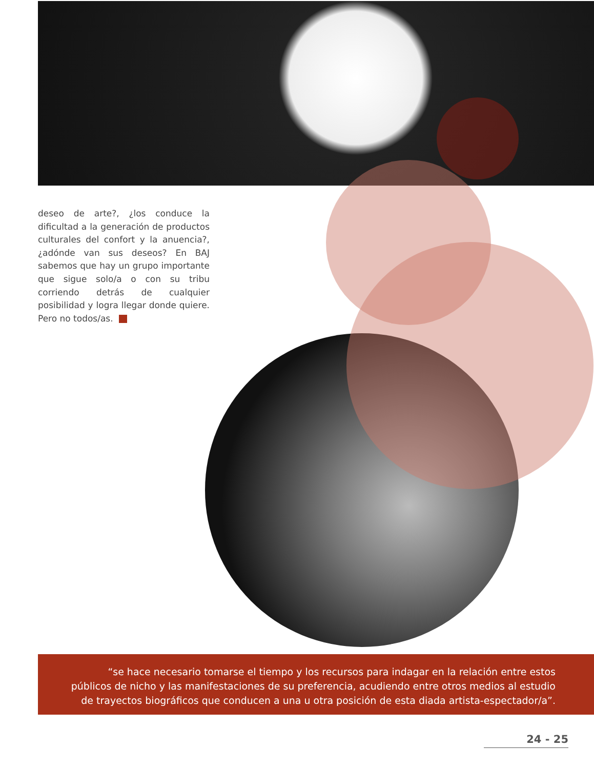deseo de arte?, ¿los conduce la dificultad a la generación de productos culturales del confort y la anuencia?, ¿adónde van sus deseos? En BAJ sabemos que hay un grupo importante que sigue solo/a o con su tribu corriendo detrás de cualquier posibilidad y logra llegar donde quiere. Pero no todos/as.
“se hace necesario tomarse el tiempo y los recursos para indagar en la relación entre estos públicos de nicho y las manifestaciones de su preferencia, acudiendo entre otros medios al estudio de trayectos biográficos que conducen a una u otra posición de esta diada artista-espectador/a”.
24 - 25